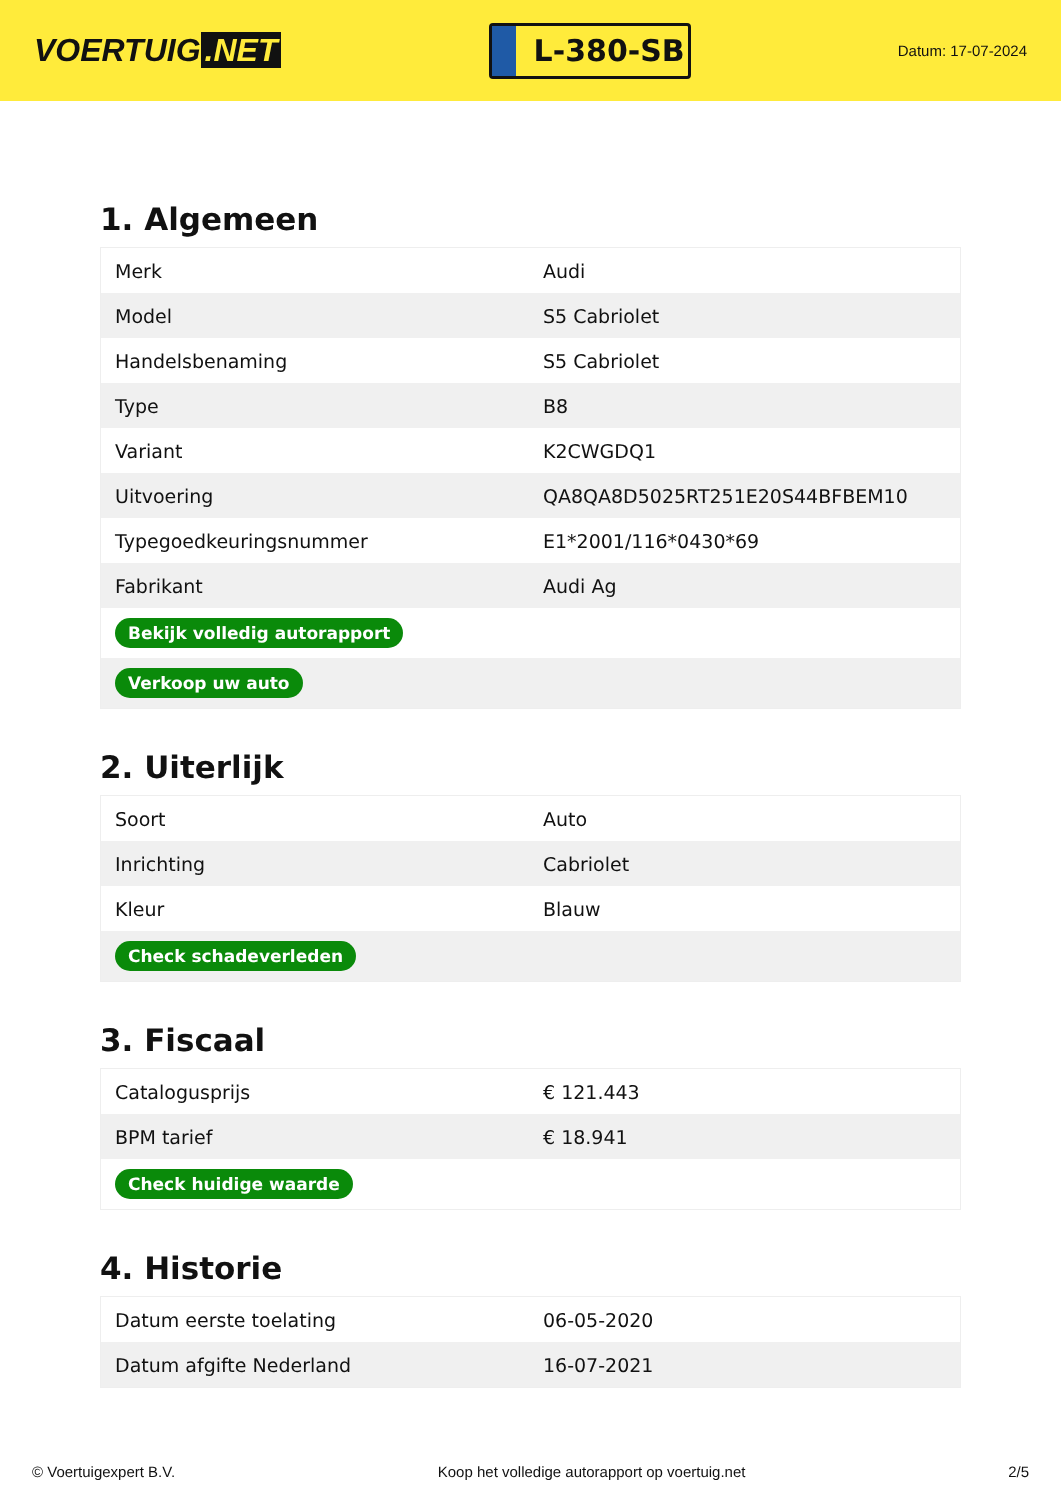VOERTUIG.NET
L-380-SB
Datum: 17-07-2024
1. Algemeen
| Merk | Audi |
| Model | S5 Cabriolet |
| Handelsbenaming | S5 Cabriolet |
| Type | B8 |
| Variant | K2CWGDQ1 |
| Uitvoering | QA8QA8D5025RT251E20S44BFBEM10 |
| Typegoedkeuringsnummer | E1*2001/116*0430*69 |
| Fabrikant | Audi Ag |
| Bekijk volledig autorapport | |
| Verkoop uw auto | |
2. Uiterlijk
| Soort | Auto |
| Inrichting | Cabriolet |
| Kleur | Blauw |
| Check schadeverleden | |
3. Fiscaal
| Catalogusprijs | € 121.443 |
| BPM tarief | € 18.941 |
| Check huidige waarde | |
4. Historie
| Datum eerste toelating | 06-05-2020 |
| Datum afgifte Nederland | 16-07-2021 |
© Voertuigexpert B.V. Koop het volledige autorapport op voertuig.net 2/5